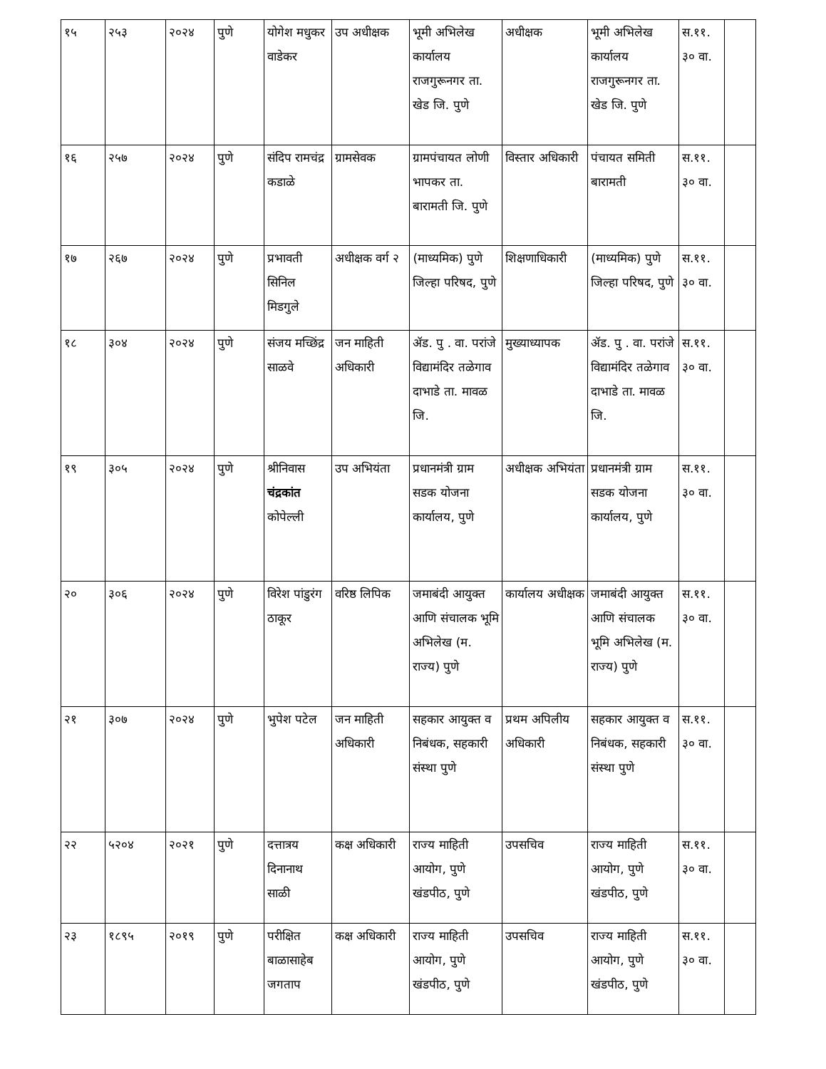| १५ | २५३ | २०२४ | पुणे | योगेश मधुकर वाडेकर | उप अधीक्षक | भूमी अभिलेख कार्यालय राजगुरूनगर ता. खेड जि. पुणे | अधीक्षक | भूमी अभिलेख कार्यालय राजगुरूनगर ता. खेड जि. पुणे | स.११. ३० वा. | |
| १६ | २५७ | २०२४ | पुणे | संदिप रामचंद्र कडाळे | ग्रामसेवक | ग्रामपंचायत लोणी भापकर ता. बारामती जि. पुणे | विस्तार अधिकारी | पंचायत समिती बारामती | स.११. ३० वा. | |
| १७ | २६७ | २०२४ | पुणे | प्रभावती सिनिल मिडगुले | अधीक्षक वर्ग २ | (माध्यमिक) पुणे जिल्हा परिषद, पुणे | शिक्षणाधिकारी | (माध्यमिक) पुणे जिल्हा परिषद, पुणे | स.११. ३० वा. | |
| १८ | ३०४ | २०२४ | पुणे | संजय मच्छिंद्र साळवे | जन माहिती अधिकारी | ॲड. पु . वा. परांजे विद्यामंदिर तळेगाव दाभाडे ता. मावळ जि. | मुख्याध्यापक | ॲड. पु . वा. परांजे विद्यामंदिर तळेगाव दाभाडे ता. मावळ जि. | स.११. ३० वा. | |
| १९ | ३०५ | २०२४ | पुणे | श्रीनिवास चंद्रकांत कोपेल्ली | उप अभियंता | प्रधानमंत्री ग्राम सडक योजना कार्यालय, पुणे | अधीक्षक अभियंता | प्रधानमंत्री ग्राम सडक योजना कार्यालय, पुणे | स.११. ३० वा. | |
| २० | ३०६ | २०२४ | पुणे | विरेश पांडुरंग ठाकूर | वरिष्ठ लिपिक | जमाबंदी आयुक्त आणि संचालक भूमि अभिलेख (म. राज्य) पुणे | कार्यालय अधीक्षक | जमाबंदी आयुक्त आणि संचालक भूमि अभिलेख (म. राज्य) पुणे | स.११. ३० वा. | |
| २१ | ३०७ | २०२४ | पुणे | भुपेश पटेल | जन माहिती अधिकारी | सहकार आयुक्त व निबंधक, सहकारी संस्था पुणे | प्रथम अपिलीय अधिकारी | सहकार आयुक्त व निबंधक, सहकारी संस्था पुणे | स.११. ३० वा. | |
| २२ | ५२०४ | २०२१ | पुणे | दत्तात्रय दिनानाथ साळी | कक्ष अधिकारी | राज्य माहिती आयोग, पुणे खंडपीठ, पुणे | उपसचिव | राज्य माहिती आयोग, पुणे खंडपीठ, पुणे | स.११. ३० वा. | |
| २३ | १८९५ | २०१९ | पुणे | परीक्षित बाळासाहेब जगताप | कक्ष अधिकारी | राज्य माहिती आयोग, पुणे खंडपीठ, पुणे | उपसचिव | राज्य माहिती आयोग, पुणे खंडपीठ, पुणे | स.११. ३० वा. | |